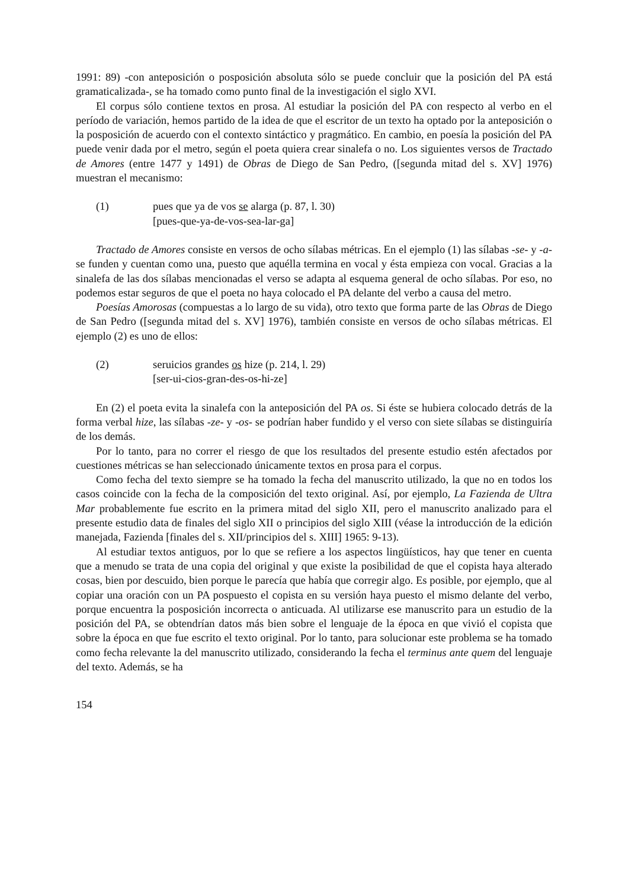1991: 89) -con anteposición o posposición absoluta sólo se puede concluir que la posición del PA está gramaticalizada-, se ha tomado como punto final de la investigación el siglo XVI.
El corpus sólo contiene textos en prosa. Al estudiar la posición del PA con respecto al verbo en el período de variación, hemos partido de la idea de que el escritor de un texto ha optado por la anteposición o la posposición de acuerdo con el contexto sintáctico y pragmático. En cambio, en poesía la posición del PA puede venir dada por el metro, según el poeta quiera crear sinalefa o no. Los siguientes versos de Tractado de Amores (entre 1477 y 1491) de Obras de Diego de San Pedro, ([segunda mitad del s. XV] 1976) muestran el mecanismo:
(1) pues que ya de vos se alarga (p. 87, l. 30)
[pues-que-ya-de-vos-sea-lar-ga]
Tractado de Amores consiste en versos de ocho sílabas métricas. En el ejemplo (1) las sílabas -se- y -a- se funden y cuentan como una, puesto que aquélla termina en vocal y ésta empieza con vocal. Gracias a la sinalefa de las dos sílabas mencionadas el verso se adapta al esquema general de ocho sílabas. Por eso, no podemos estar seguros de que el poeta no haya colocado el PA delante del verbo a causa del metro.
Poesías Amorosas (compuestas a lo largo de su vida), otro texto que forma parte de las Obras de Diego de San Pedro ([segunda mitad del s. XV] 1976), también consiste en versos de ocho sílabas métricas. El ejemplo (2) es uno de ellos:
(2) seruicios grandes os hize (p. 214, l. 29)
[ser-ui-cios-gran-des-os-hi-ze]
En (2) el poeta evita la sinalefa con la anteposición del PA os. Si éste se hubiera colocado detrás de la forma verbal hize, las sílabas -ze- y -os- se podrían haber fundido y el verso con siete sílabas se distinguiría de los demás.
Por lo tanto, para no correr el riesgo de que los resultados del presente estudio estén afectados por cuestiones métricas se han seleccionado únicamente textos en prosa para el corpus.
Como fecha del texto siempre se ha tomado la fecha del manuscrito utilizado, la que no en todos los casos coincide con la fecha de la composición del texto original. Así, por ejemplo, La Fazienda de Ultra Mar probablemente fue escrito en la primera mitad del siglo XII, pero el manuscrito analizado para el presente estudio data de finales del siglo XII o principios del siglo XIII (véase la introducción de la edición manejada, Fazienda [finales del s. XII/principios del s. XIII] 1965: 9-13).
Al estudiar textos antiguos, por lo que se refiere a los aspectos lingüísticos, hay que tener en cuenta que a menudo se trata de una copia del original y que existe la posibilidad de que el copista haya alterado cosas, bien por descuido, bien porque le parecía que había que corregir algo. Es posible, por ejemplo, que al copiar una oración con un PA pospuesto el copista en su versión haya puesto el mismo delante del verbo, porque encuentra la posposición incorrecta o anticuada. Al utilizarse ese manuscrito para un estudio de la posición del PA, se obtendrían datos más bien sobre el lenguaje de la época en que vivió el copista que sobre la época en que fue escrito el texto original. Por lo tanto, para solucionar este problema se ha tomado como fecha relevante la del manuscrito utilizado, considerando la fecha el terminus ante quem del lenguaje del texto. Además, se ha
154